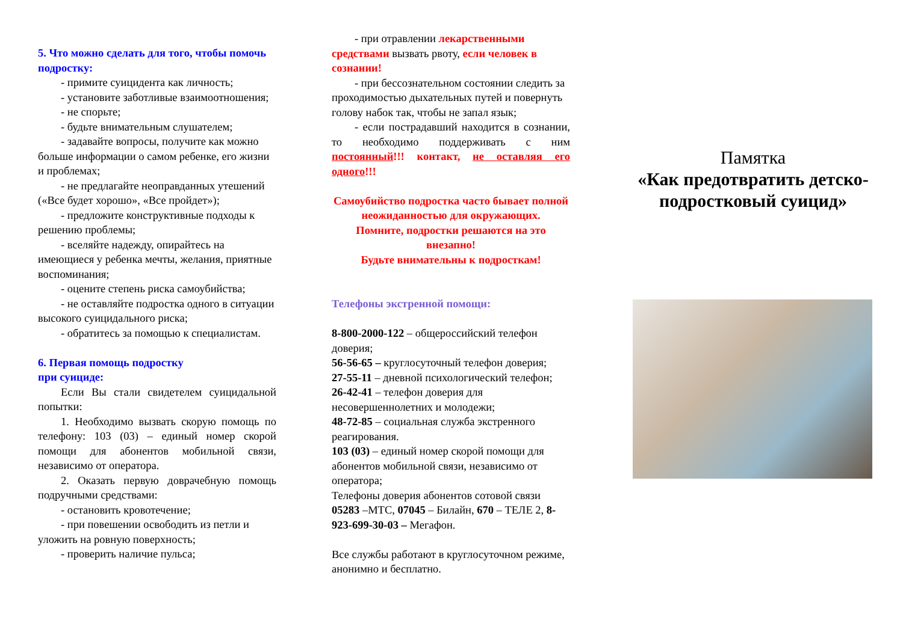5. Что можно сделать для того, чтобы помочь подростку:
- примите суицидента как личность;
- установите заботливые взаимоотношения;
- не спорьте;
- будьте внимательным слушателем;
- задавайте вопросы, получите как можно больше информации о самом ребенке, его жизни и проблемах;
- не предлагайте неоправданных утешений («Все будет хорошо», «Все пройдет»);
- предложите конструктивные подходы к решению проблемы;
- вселяйте надежду, опирайтесь на имеющиеся у ребенка мечты, желания, приятные воспоминания;
- оцените степень риска самоубийства;
- не оставляйте подростка одного в ситуации высокого суицидального риска;
- обратитесь за помощью к специалистам.
6. Первая помощь подростку
при суициде:
Если Вы стали свидетелем суицидальной попытки:
1. Необходимо вызвать скорую помощь по телефону: 103 (03) – единый номер скорой помощи для абонентов мобильной связи, независимо от оператора.
2. Оказать первую доврачебную помощь подручными средствами:
- остановить кровотечение;
- при повешении освободить из петли и уложить на ровную поверхность;
- проверить наличие пульса;
- при отравлении лекарственными средствами вызвать рвоту, если человек в сознании!
- при бессознательном состоянии следить за проходимостью дыхательных путей и повернуть голову набок так, чтобы не запал язык;
- если пострадавший находится в сознании, то необходимо поддерживать с ним постоянный!!! контакт, не оставляя его одного!!!
Самоубийство подростка часто бывает полной неожиданностью для окружающих.
Помните, подростки решаются на это внезапно!
Будьте внимательны к подросткам!
Телефоны экстренной помощи:
8-800-2000-122 – общероссийский телефон доверия;
56-56-65 – круглосуточный телефон доверия;
27-55-11 – дневной психологический телефон;
26-42-41 – телефон доверия для несовершеннолетних и молодежи;
48-72-85 – социальная служба экстренного реагирования.
103 (03) – единый номер скорой помощи для абонентов мобильной связи, независимо от оператора;
Телефоны доверия абонентов сотовой связи 05283 –МТС, 07045 – Билайн, 670 – ТЕЛЕ 2, 8-923-699-30-03 – Мегафон.
Все службы работают в круглосуточном режиме, анонимно и бесплатно.
Памятка
«Как предотвратить детско-подростковый суицид»